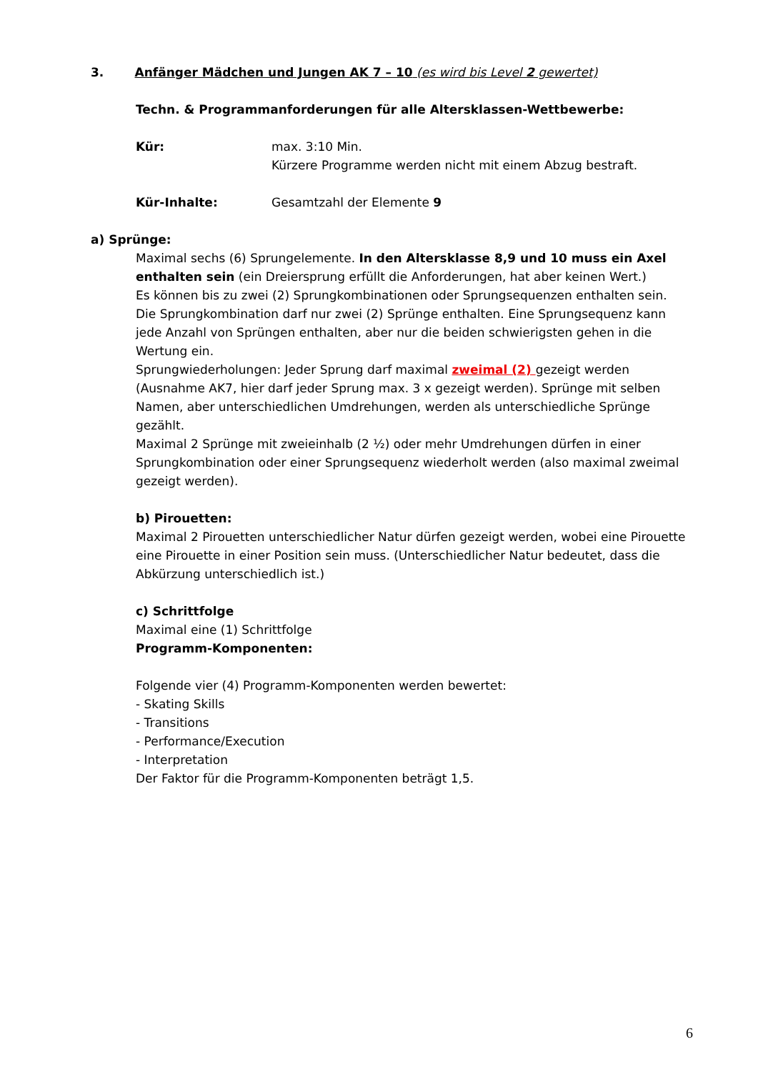3. Anfänger Mädchen und Jungen AK 7 – 10 (es wird bis Level 2 gewertet)
Techn. & Programmanforderungen für alle Altersklassen-Wettbewerbe:
Kür: max. 3:10 Min.
Kürzere Programme werden nicht mit einem Abzug bestraft.
Kür-Inhalte: Gesamtzahl der Elemente 9
a) Sprünge:
Maximal sechs (6) Sprungelemente. In den Altersklasse 8,9 und 10 muss ein Axel enthalten sein (ein Dreiersprung erfüllt die Anforderungen, hat aber keinen Wert.)
Es können bis zu zwei (2) Sprungkombinationen oder Sprungsequenzen enthalten sein. Die Sprungkombination darf nur zwei (2) Sprünge enthalten. Eine Sprungsequenz kann jede Anzahl von Sprüngen enthalten, aber nur die beiden schwierigsten gehen in die Wertung ein.
Sprungwiederholungen: Jeder Sprung darf maximal zweimal (2) gezeigt werden (Ausnahme AK7, hier darf jeder Sprung max. 3 x gezeigt werden). Sprünge mit selben Namen, aber unterschiedlichen Umdrehungen, werden als unterschiedliche Sprünge gezählt.
Maximal 2 Sprünge mit zweieinhalb (2 ½) oder mehr Umdrehungen dürfen in einer Sprungkombination oder einer Sprungsequenz wiederholt werden (also maximal zweimal gezeigt werden).
b) Pirouetten:
Maximal 2 Pirouetten unterschiedlicher Natur dürfen gezeigt werden, wobei eine Pirouette eine Pirouette in einer Position sein muss. (Unterschiedlicher Natur bedeutet, dass die Abkürzung unterschiedlich ist.)
c) Schrittfolge
Maximal eine (1) Schrittfolge
Programm-Komponenten:
Folgende vier (4) Programm-Komponenten werden bewertet:
- Skating Skills
- Transitions
- Performance/Execution
- Interpretation
Der Faktor für die Programm-Komponenten beträgt 1,5.
6